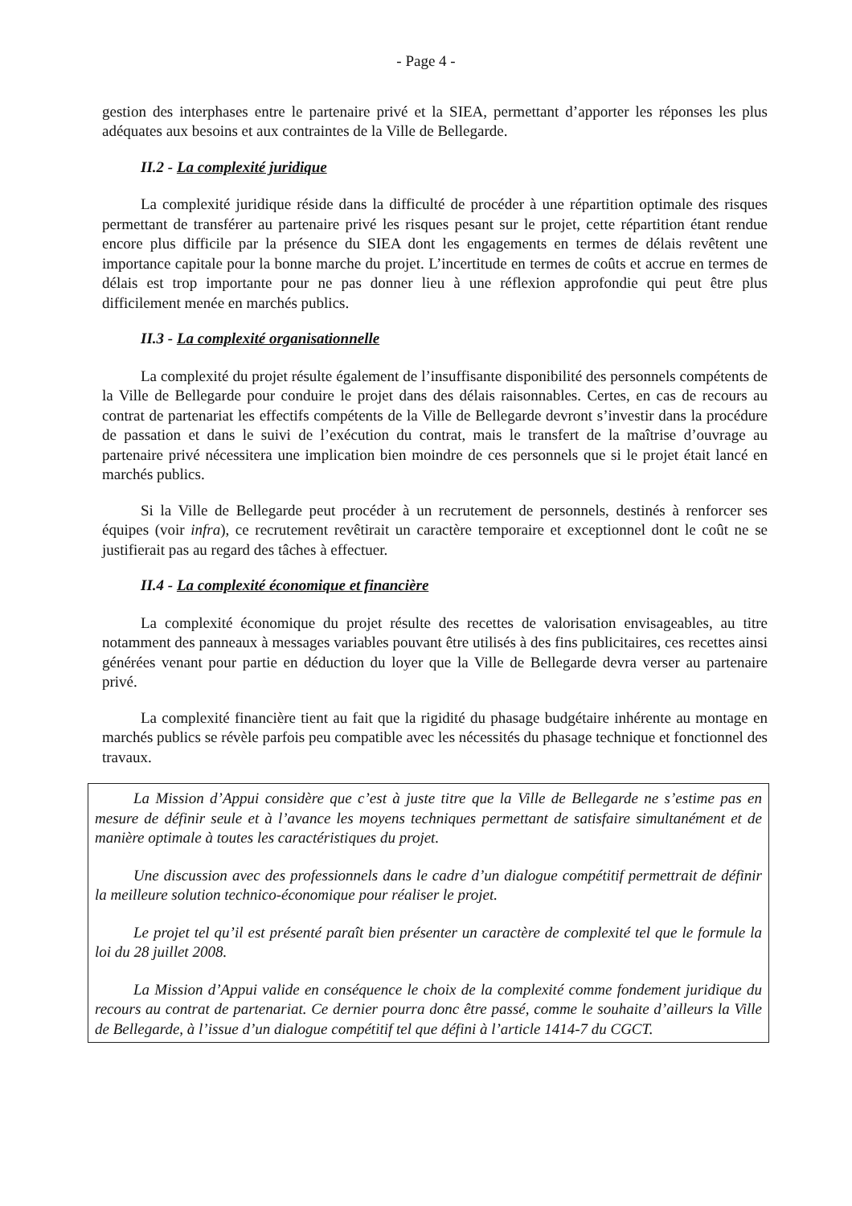- Page 4 -
gestion des interphases entre le partenaire privé et la SIEA, permettant d’apporter les réponses les plus adéquates aux besoins et aux contraintes de la Ville de Bellegarde.
II.2 - La complexité juridique
La complexité juridique réside dans la difficulté de procéder à une répartition optimale des risques permettant de transférer au partenaire privé les risques pesant sur le projet, cette répartition étant rendue encore plus difficile par la présence du SIEA dont les engagements en termes de délais revêtent une importance capitale pour la bonne marche du projet. L’incertitude en termes de coûts et accrue en termes de délais est trop importante pour ne pas donner lieu à une réflexion approfondie qui peut être plus difficilement menée en marchés publics.
II.3 - La complexité organisationnelle
La complexité du projet résulte également de l’insuffisante disponibilité des personnels compétents de la Ville de Bellegarde pour conduire le projet dans des délais raisonnables. Certes, en cas de recours au contrat de partenariat les effectifs compétents de la Ville de Bellegarde devront s’investir dans la procédure de passation et dans le suivi de l’exécution du contrat, mais le transfert de la maîtrise d’ouvrage au partenaire privé nécessitera une implication bien moindre de ces personnels que si le projet était lancé en marchés publics.
Si la Ville de Bellegarde peut procéder à un recrutement de personnels, destinés à renforcer ses équipes (voir infra), ce recrutement revêtirait un caractère temporaire et exceptionnel dont le coût ne se justifierait pas au regard des tâches à effectuer.
II.4 - La complexité économique et financière
La complexité économique du projet résulte des recettes de valorisation envisageables, au titre notamment des panneaux à messages variables pouvant être utilisés à des fins publicitaires, ces recettes ainsi générées venant pour partie en déduction du loyer que la Ville de Bellegarde devra verser au partenaire privé.
La complexité financière tient au fait que la rigidité du phasage budgétaire inhérente au montage en marchés publics se révèle parfois peu compatible avec les nécessités du phasage technique et fonctionnel des travaux.
La Mission d’Appui considère que c’est à juste titre que la Ville de Bellegarde ne s’estime pas en mesure de définir seule et à l’avance les moyens techniques permettant de satisfaire simultanément et de manière optimale à toutes les caractéristiques du projet.
Une discussion avec des professionnels dans le cadre d’un dialogue compétitif permettrait de définir la meilleure solution technico-économique pour réaliser le projet.
Le projet tel qu’il est présenté paraît bien présenter un caractère de complexité tel que le formule la loi du 28 juillet 2008.
La Mission d’Appui valide en conséquence le choix de la complexité comme fondement juridique du recours au contrat de partenariat. Ce dernier pourra donc être passé, comme le souhaite d’ailleurs la Ville de Bellegarde, à l’issue d’un dialogue compétitif tel que défini à l’article 1414-7 du CGCT.